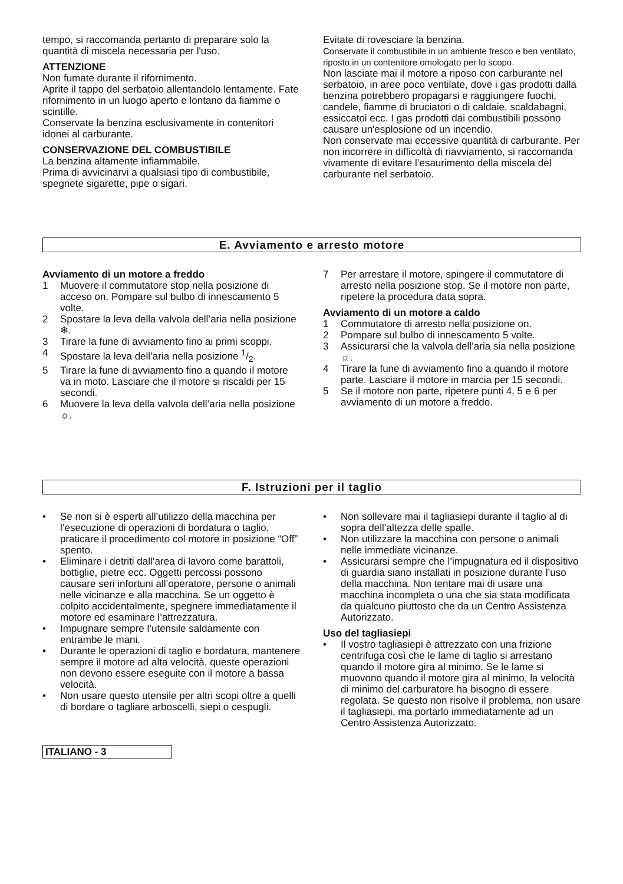tempo, si raccomanda pertanto di preparare solo la quantità di miscela necessaria per l'uso.
ATTENZIONE
Non fumate durante il rifornimento.
Aprite il tappo del serbatoio allentandolo lentamente. Fate rifornimento in un luogo aperto e lontano da fiamme o scintille.
Conservate la benzina esclusivamente in contenitori idonei al carburante.
CONSERVAZIONE DEL COMBUSTIBILE
La benzina altamente infiammabile.
Prima di avvicinarvi a qualsiasi tipo di combustibile, spegnete sigarette, pipe o sigari.
Evitate di rovesciare la benzina.
Conservate il combustibile in un ambiente fresco e ben ventilato, riposto in un contenitore omologato per lo scopo.
Non lasciate mai il motore a riposo con carburante nel serbatoio, in aree poco ventilate, dove i gas prodotti dalla benzina potrebbero propagarsi e raggiungere fuochi, candele, fiamme di bruciatori o di caldaie, scaldabagni, essiccatoi ecc. I gas prodotti dai combustibili possono causare un'esplosione od un incendio.
Non conservate mai eccessive quantità di carburante. Per non incorrere in difficoltà di riavviamento, si raccomanda vivamente di evitare l’esaurimento della miscela del carburante nel serbatoio.
E. Avviamento e arresto motore
Avviamento di un motore a freddo
1 Muovere il commutatore stop nella posizione di acceso on. Pompare sul bulbo di innescamento 5 volte.
2 Spostare la leva della valvola dell’aria nella posizione ❄.
3 Tirare la fune di avviamento fino ai primi scoppi.
4 Spostare la leva dell’aria nella posizione 1/2.
5 Tirare la fune di avviamento fino a quando il motore va in moto. Lasciare che il motore si riscaldi per 15 secondi.
6 Muovere la leva della valvola dell’aria nella posizione ☼.
7 Per arrestare il motore, spingere il commutatore di arresto nella posizione stop. Se il motore non parte, ripetere la procedura data sopra.
Avviamento di un motore a caldo
1 Commutatore di arresto nella posizione on.
2 Pompare sul bulbo di innescamento 5 volte.
3 Assicurarsi che la valvola dell’aria sia nella posizione ☼.
4 Tirare la fune di avviamento fino a quando il motore parte. Lasciare il motore in marcia per 15 secondi.
5 Se il motore non parte, ripetere punti 4, 5 e 6 per avviamento di un motore a freddo.
F. Istruzioni per il taglio
• Se non si è esperti all’utilizzo della macchina per l’esecuzione di operazioni di bordatura o taglio, praticare il procedimento col motore in posizione “Off” spento.
• Eliminare i detriti dall’area di lavoro come barattoli, bottiglie, pietre ecc. Oggetti percossi possono causare seri infortuni all’operatore, persone o animali nelle vicinanze e alla macchina. Se un oggetto è colpito accidentalmente, spegnere immediatamente il motore ed esaminare l’attrezzatura.
• Impugnare sempre l’utensile saldamente con entrambe le mani.
• Durante le operazioni di taglio e bordatura, mantenere sempre il motore ad alta velocità, queste operazioni non devono essere eseguite con il motore a bassa velocità.
• Non usare questo utensile per altri scopi oltre a quelli di bordare o tagliare arboscelli, siepi o cespugli.
• Non sollevare mai il tagliasiepi durante il taglio al di sopra dell’altezza delle spalle.
• Non utilizzare la macchina con persone o animali nelle immediate vicinanze.
• Assicurarsi sempre che l’impugnatura ed il dispositivo di guardia siano installati in posizione durante l’uso della macchina. Non tentare mai di usare una macchina incompleta o una che sia stata modificata da qualcuno piuttosto che da un Centro Assistenza Autorizzato.
Uso del tagliasiepi
• Il vostro tagliasiepi è attrezzato con una frizione centrifuga così che le lame di taglio si arrestano quando il motore gira al minimo. Se le lame si muovono quando il motore gira al minimo, la velocità di minimo del carburatore ha bisogno di essere regolata. Se questo non risolve il problema, non usare il tagliasiepi, ma portarlo immediatamente ad un Centro Assistenza Autorizzato.
ITALIANO - 3